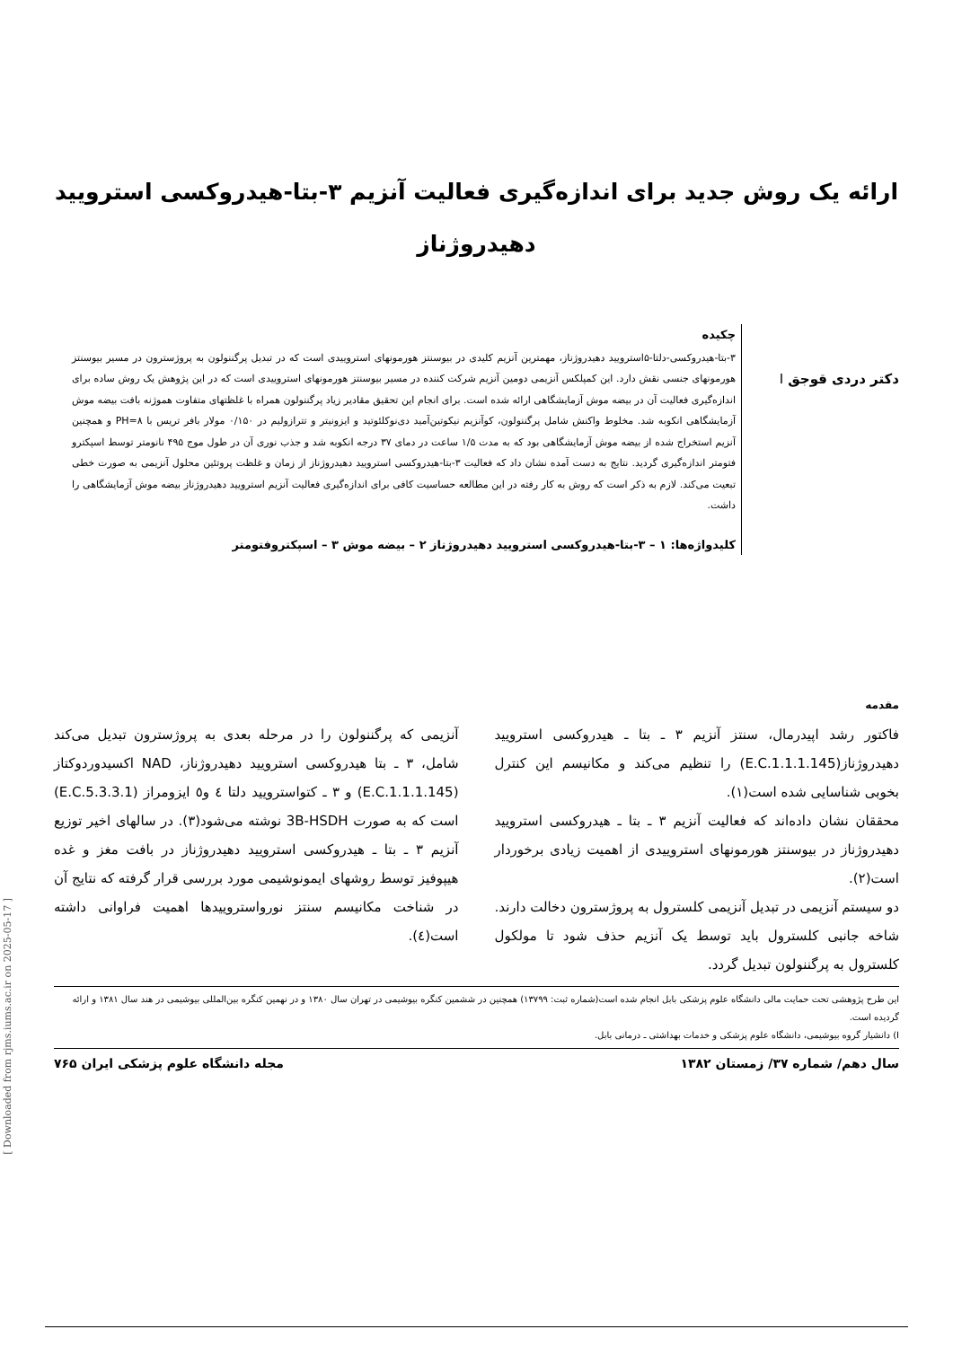ارائه یک روش جدید برای اندازه‌گیری فعالیت آنزیم ۳-بتا-هیدروکسی استرویید
دهیدروژناز
دکتر دردی قوجق I
چکیده
۳-بتا-هیدروکسی-دلتا-۵استرویید دهیدروژناز، مهمترین آنزیم کلیدی در بیوسنتز هورمونهای استروییدی است که در تبدیل پرگننولون به پروژسترون در مسیر بیوسنتز هورمونهای جنسی نقش دارد. این کمپلکس آنزیمی دومین آنزیم شرکت کننده در مسیر بیوسنتز هورمونهای استروییدی است که در این پژوهش یک روش ساده برای اندازه‌گیری فعالیت آن در بیضه موش آزمایشگاهی ارائه شده است. برای انجام این تحقیق مقادیر زیاد پرگننولون همراه با غلظتهای متفاوت هموژنه بافت بیضه موش آزمایشگاهی انکوبه شد. مخلوط واکنش شامل پرگننولون، کوآنزیم نیکوتین‌آمید دی‌نوکلئوتید و ایزونیتر و تترازولیم در ۰/۱۵۰ مولار بافر تریس با PH=۸ و همچنین آنزیم استخراج شده از بیضه موش آزمایشگاهی بود که به مدت ۱/۵ ساعت در دمای ۳۷ درجه انکوبه شد و جذب نوری آن در طول موج ۴۹۵ نانومتر توسط اسپکترو فتومتر اندازه‌گیری گردید. نتایج به دست آمده نشان داد که فعالیت ۳-بتا-هیدروکسی استرویید دهیدروژناز از زمان و غلظت پروتئین محلول آنزیمی به صورت خطی تبعیت می‌کند. لازم به ذکر است که روش به کار رفته در این مطالعه حساسیت کافی برای اندازه‌گیری فعالیت آنزیم استرویید دهیدروژناز بیضه موش آزمایشگاهی را داشت.
کلیدواژه‌ها: ۱ – ۳-بتا-هیدروکسی استرویید دهیدروژناز ۲ – بیضه موش ۳ – اسپکتروفتومتر
مقدمه
فاکتور رشد اپیدرمال، سنتز آنزیم ۳ ـ بتا ـ هیدروکسی استرویید دهیدروژناز(E.C.1.1.1.145) را تنظیم می‌کند و مکانیسم این کنترل بخوبی شناسایی شده است(۱).
محققان نشان داده‌اند که فعالیت آنزیم ۳ ـ بتا ـ هیدروکسی استرویید دهیدروژناز در بیوسنتز هورمونهای استروییدی از اهمیت زیادی برخوردار است(۲).
دو سیستم آنزیمی در تبدیل آنزیمی کلسترول به پروژسترون دخالت دارند. شاخه جانبی کلسترول باید توسط یک آنزیم حذف شود تا مولکول کلسترول به پرگننولون تبدیل گردد.
آنزیمی که پرگننولون را در مرحله بعدی به پروژسترون تبدیل می‌کند شامل، ۳ ـ بتا هیدروکسی استرویید دهیدروژناز، NAD اکسیدوردوکتاز (E.C.1.1.1.145) و ۳ ـ کتواسترویید دلتا ٤ و٥ ایزومراز (E.C.5.3.3.1) است که به صورت 3B-HSDH نوشته می‌شود(۳). در سالهای اخیر توزیع آنزیم ۳ ـ بتا ـ هیدروکسی استرویید دهیدروژناز در بافت مغز و غده هیپوفیز توسط روشهای ایمونوشیمی مورد بررسی قرار گرفته که نتایج آن در شناخت مکانیسم سنتز نورواستروییدها اهمیت فراوانی داشته است(٤).
این طرح پژوهشی تحت حمایت مالی دانشگاه علوم پزشکی بابل انجام شده است(شماره ثبت: ۱۳۷۹۹) همچنین در ششمین کنگره بیوشیمی در تهران سال ۱۳۸۰ و در نهمین کنگره بین‌المللی بیوشیمی در هند سال ۱۳۸۱ و ارائه گردیده است.
I) دانشیار گروه بیوشیمی، دانشگاه علوم پزشکی و خدمات بهداشتی ـ درمانی بابل.
سال دهم/ شماره ۳۷/ زمستان ۱۳۸۲ مجله دانشگاه علوم پزشکی ایران ۷۶۵
[ Downloaded from rjms.iums.ac.ir on 2025-05-17 ]